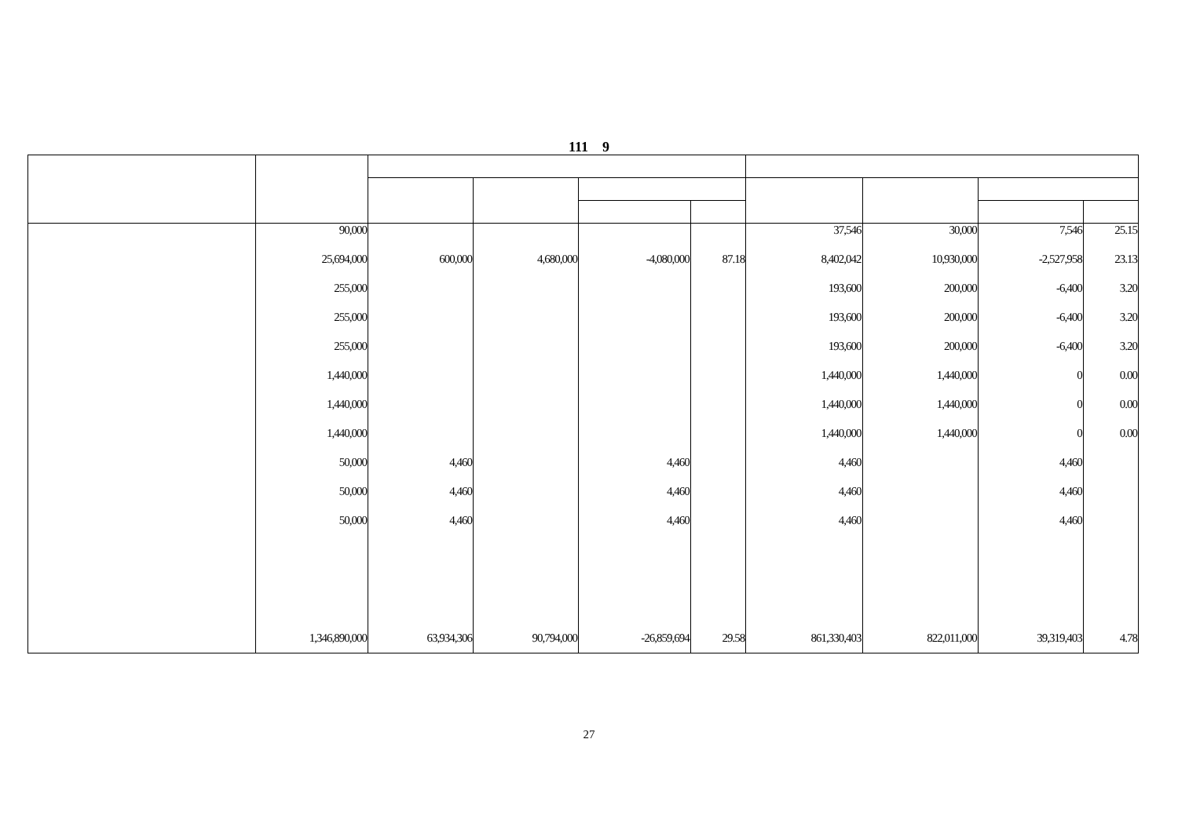111　9
| | 90,000 | | | | | 37,546 | 30,000 | 7,546 | 25.15 |
| | 25,694,000 | 600,000 | 4,680,000 | -4,080,000 | 87.18 | 8,402,042 | 10,930,000 | -2,527,958 | 23.13 |
| | 255,000 | | | | | 193,600 | 200,000 | -6,400 | 3.20 |
| | 255,000 | | | | | 193,600 | 200,000 | -6,400 | 3.20 |
| | 255,000 | | | | | 193,600 | 200,000 | -6,400 | 3.20 |
| | 1,440,000 | | | | | 1,440,000 | 1,440,000 | 0 | 0.00 |
| | 1,440,000 | | | | | 1,440,000 | 1,440,000 | 0 | 0.00 |
| | 1,440,000 | | | | | 1,440,000 | 1,440,000 | 0 | 0.00 |
| | 50,000 | 4,460 | | 4,460 | | 4,460 | | 4,460 | |
| | 50,000 | 4,460 | | 4,460 | | 4,460 | | 4,460 | |
| | 50,000 | 4,460 | | 4,460 | | 4,460 | | 4,460 | |
| | 1,346,890,000 | 63,934,306 | 90,794,000 | -26,859,694 | 29.58 | 861,330,403 | 822,011,000 | 39,319,403 | 4.78 |
27